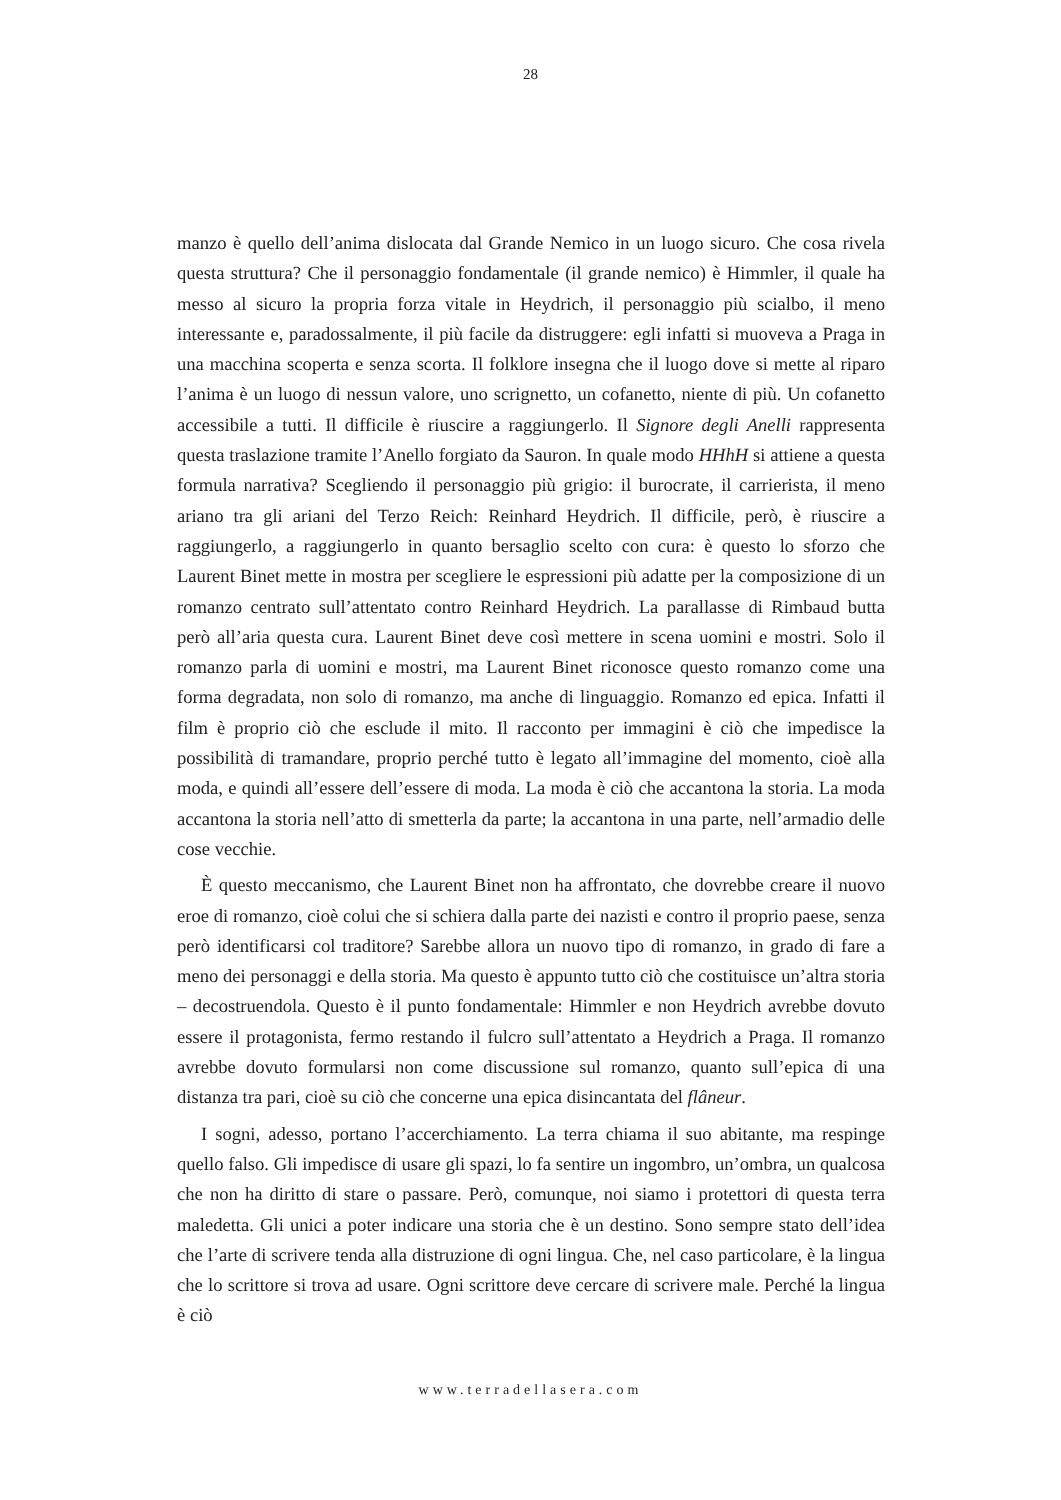28
manzo è quello dell’anima dislocata dal Grande Nemico in un luogo sicuro. Che cosa rivela questa struttura? Che il personaggio fondamentale (il grande nemico) è Himmler, il quale ha messo al sicuro la propria forza vitale in Heydrich, il personaggio più scialbo, il meno interessante e, paradossalmente, il più facile da distruggere: egli infatti si muoveva a Praga in una macchina scoperta e senza scorta. Il folklore insegna che il luogo dove si mette al riparo l’anima è un luogo di nessun valore, uno scrignetto, un cofanetto, niente di più. Un cofanetto accessibile a tutti. Il difficile è riuscire a raggiungerlo. Il Signore degli Anelli rappresenta questa traslazione tramite l’Anello forgiato da Sauron. In quale modo HHhH si attiene a questa formula narrativa? Scegliendo il personaggio più grigio: il burocrate, il carrierista, il meno ariano tra gli ariani del Terzo Reich: Reinhard Heydrich. Il difficile, però, è riuscire a raggiungerlo, a raggiungerlo in quanto bersaglio scelto con cura: è questo lo sforzo che Laurent Binet mette in mostra per scegliere le espressioni più adatte per la composizione di un romanzo centrato sull’attentato contro Reinhard Heydrich. La parallasse di Rimbaud butta però all’aria questa cura. Laurent Binet deve così mettere in scena uomini e mostri. Solo il romanzo parla di uomini e mostri, ma Laurent Binet riconosce questo romanzo come una forma degradata, non solo di romanzo, ma anche di linguaggio. Romanzo ed epica. Infatti il film è proprio ciò che esclude il mito. Il racconto per immagini è ciò che impedisce la possibilità di tramandare, proprio perché tutto è legato all’immagine del momento, cioè alla moda, e quindi all’essere dell’essere di moda. La moda è ciò che accantona la storia. La moda accantona la storia nell’atto di smetterla da parte; la accantona in una parte, nell’armadio delle cose vecchie.
È questo meccanismo, che Laurent Binet non ha affrontato, che dovrebbe creare il nuovo eroe di romanzo, cioè colui che si schiera dalla parte dei nazisti e contro il proprio paese, senza però identificarsi col traditore? Sarebbe allora un nuovo tipo di romanzo, in grado di fare a meno dei personaggi e della storia. Ma questo è appunto tutto ciò che costituisce un’altra storia – decostruendola. Questo è il punto fondamentale: Himmler e non Heydrich avrebbe dovuto essere il protagonista, fermo restando il fulcro sull’attentato a Heydrich a Praga. Il romanzo avrebbe dovuto formularsi non come discussione sul romanzo, quanto sull’epica di una distanza tra pari, cioè su ciò che concerne una epica disincantata del flâneur.
I sogni, adesso, portano l’accerchiamento. La terra chiama il suo abitante, ma respinge quello falso. Gli impedisce di usare gli spazi, lo fa sentire un ingombro, un’ombra, un qualcosa che non ha diritto di stare o passare. Però, comunque, noi siamo i protettori di questa terra maledetta. Gli unici a poter indicare una storia che è un destino. Sono sempre stato dell’idea che l’arte di scrivere tenda alla distruzione di ogni lingua. Che, nel caso particolare, è la lingua che lo scrittore si trova ad usare. Ogni scrittore deve cercare di scrivere male. Perché la lingua è ciò
www.terradellasera.com